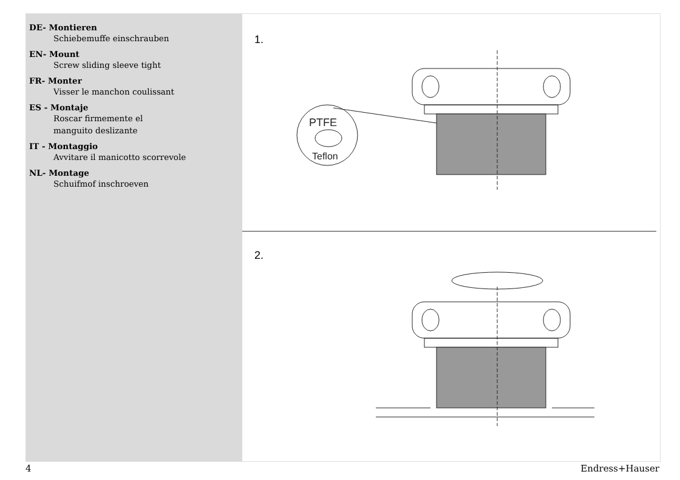DE- Montieren
Schiebemuffe einschrauben
EN- Mount
Screw sliding sleeve tight
FR- Monter
Visser le manchon coulissant
ES - Montaje
Roscar firmemente el
manguito deslizante
IT - Montaggio
Avvitare il manicotto scorrevole
NL- Montage
Schuifmof inschroeven
1.
PTFE
Teflon
2.
4 Endress+Hauser